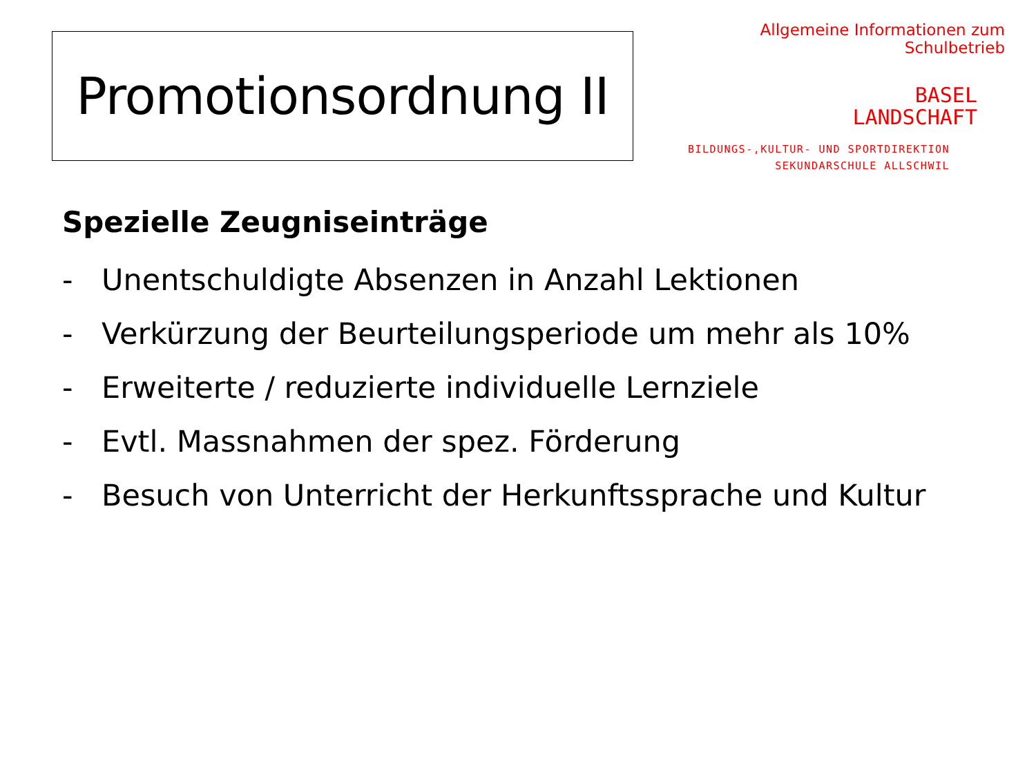Promotionsordnung II
Allgemeine Informationen zum Schulbetrieb
BASEL
LANDSCHAFT
BILDUNGS-,KULTUR- UND SPORTDIREKTION
SEKUNDARSCHULE ALLSCHWIL
Spezielle Zeugniseinträge
- Unentschuldigte Absenzen in Anzahl Lektionen
- Verkürzung der Beurteilungsperiode um mehr als 10%
- Erweiterte / reduzierte individuelle Lernziele
- Evtl. Massnahmen der spez. Förderung
- Besuch von Unterricht der Herkunftssprache und Kultur